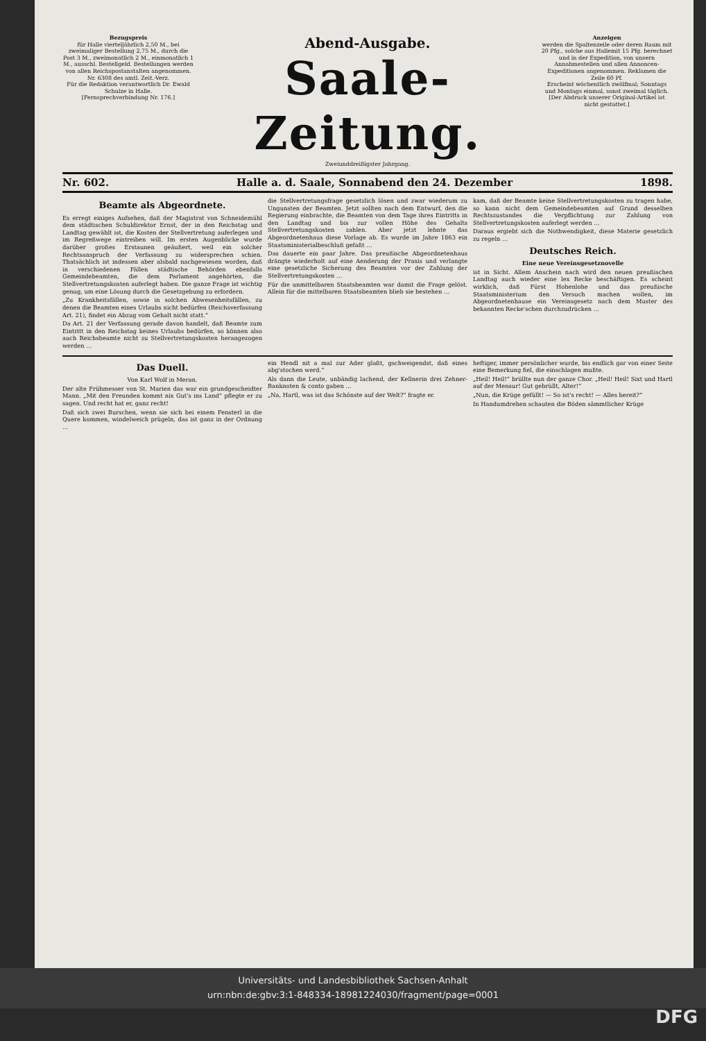Bezugspreis
für Halle vierteljährlich 2,50 M., bei zweimaliger Bestellung 2,75 M., durch die Post 3 M., zweimonatlich 2 M., einmonatlich 1 M., ausschl. Bestellgeld. Bestellungen werden von allen Reichspostanstalten angenommen. Nr. 6308 des amtl. Zeit.-Verz.
Für die Redaktion verantwortlich Dr. Ewald Schulze in Halle.
[Fernsprechverbindung Nr. 176.]
Abend-Ausgabe.
Saale-Zeitung.
Zweiunddreißigster Jahrgang.
Anzeigen
werden die Spaltenzeile oder deren Raum mit 20 Pfg., solche aus Hallemit 15 Pfg. berechnet und in der Expedition, von unsern Annahmestellen und allen Annoncen-Expeditionen angenommen. Reklamen die Zeile 60 Pf.
Erscheint wöchentlich zwölfmal; Sonntags und Montags einmal, sonst zweimal täglich.
[Der Abdruck unserer Original-Artikel ist nicht gestattet.]
Nr. 602. Halle a. d. Saale, Sonnabend den 24. Dezember 1898.
Beamte als Abgeordnete.
Es erregt einiges Aufsehen, daß der Magistrat von Schneidemühl dem städtischen Schuldirektor Ernst, der in den Reichstag und Landtag gewählt ist, die Kosten der Stellvertretung auferlegen und im Regreßwege eintreiben will. Im ersten Augenblicke wurde darüber großes Erstaunen geäußert, weil ein solcher Rechtsanspruch der Verfassung zu widersprechen schien. Thatsächlich ist indessen aber alsbald nachgewiesen worden, daß in verschiedenen Fällen städtische Behörden ebenfalls Gemeindebeamten, die dem Parlament angehörten, die Stellvertretungskosten auferlegt haben. Die ganze Frage ist wichtig genug, um eine Lösung durch die Gesetzgebung zu erfordern.
„Zu Krankheitsfällen, sowie in solchen Abwesenheitsfällen, zu denen die Beamten eines Urlaubs nicht bedürfen (Reichsverfassung Art. 21), findet ein Abzug vom Gehalt nicht statt.“
Da Art. 21 der Verfassung gerade davon handelt, daß Beamte zum Eintritt in den Reichstag keines Urlaubs bedürfen, so können also auch Reichsbeamte nicht zu Stellvertretungskosten herangezogen werden …
die Stellvertretungsfrage gesetzlich lösen und zwar wiederum zu Ungunsten der Beamten. Jetzt sollten nach dem Entwurf, den die Regierung einbrachte, die Beamten von dem Tage ihres Eintritts in den Landtag und bis zur vollen Höhe des Gehalts Stellvertretungskosten zahlen. Aber jetzt lehnte das Abgeordnetenhaus diese Vorlage ab. Es wurde im Jahre 1863 ein Staatsministerialbeschluß gefaßt …
Das dauerte ein paar Jahre. Das preußische Abgeordnetenhaus drängte wiederholt auf eine Aenderung der Praxis und verlangte eine gesetzliche Sicherung des Beamten vor der Zahlung der Stellvertretungskosten …
Für die unmittelbaren Staatsbeamten war damit die Frage gelöst. Allein für die mittelbaren Staatsbeamten blieb sie bestehen …
kam, daß der Beamte keine Stellvertretungskosten zu tragen habe, so kann nicht dem Gemeindebeamten auf Grund desselben Rechtszustandes die Verpflichtung zur Zahlung von Stellvertretungskosten auferlegt werden …
Daraus ergiebt sich die Nothwendigkeit, diese Materie gesetzlich zu regeln …
Deutsches Reich.
Eine neue Vereinsgesetznovelle
ist in Sicht. Allem Anschein nach wird den neuen preußischen Landtag auch wieder eine lex Recke beschäftigen. Es scheint wirklich, daß Fürst Hohenlohe und das preußische Staatsministerium den Versuch machen wollen, im Abgeordnetenhause ein Vereinsgesetz nach dem Muster des bekannten Recke'schen durchzudrücken …
Das Duell.
Von Karl Wolf in Meran.
Der alte Frühmesser von St. Marien das war ein grundgescheidter Mann. „Mit den Freunden kommt nix Gut's ins Land“ pflegte er zu sagen. Und recht hat er, ganz recht!
Daß sich zwei Burschen, wenn sie sich bei einem Fensterl in die Quere kommen, windelweich prügeln, das ist ganz in der Ordnung …
ein Hendl nit a mal zur Ader glaßt, gschweigendst, daß eines abg'stochen werd.“
Als dann die Leute, unbändig lachend, der Kellnerin drei Zehner-Banknoten & conto gaben …
„Na, Hartl, was ist das Schönste auf der Welt?“ fragte er.
heftiger, immer persönlicher wurde, bis endlich gar von einer Seite eine Bemerkung fiel, die einschlagen mußte.
„Heil! Heil!“ brüllte nun der ganze Chor. „Heil! Heil! Sixt und Hartl auf der Mensur! Gut gebrüllt, Alter!“
„Nun, die Krüge gefüllt! — So ist's recht! — Alles bereit?“
In Handumdrehen schauten die Böden sämmtlicher Krüge
Universitäts- und Landesbibliothek Sachsen-Anhalt
urn:nbn:de:gbv:3:1-848334-18981224030/fragment/page=0001
DFG